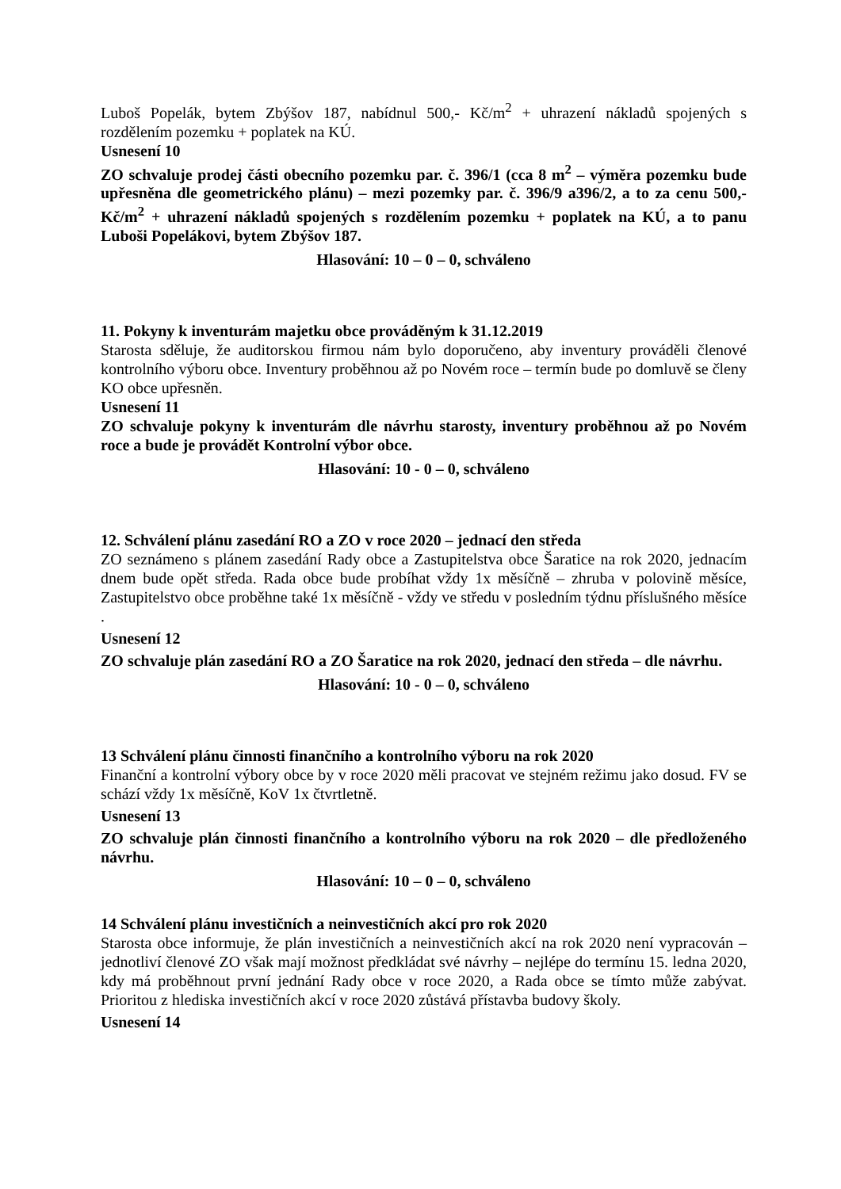Luboš Popelák, bytem Zbýšov 187, nabídnul 500,- Kč/m<sup>2</sup> + uhrazení nákladů spojených s rozdělením pozemku + poplatek na KÚ.
Usnesení 10
ZO schvaluje prodej části obecního pozemku par. č. 396/1 (cca 8 m<sup>2</sup> – výměra pozemku bude upřesněna dle geometrického plánu) – mezi pozemky par. č. 396/9 a396/2, a to za cenu 500,- Kč/m<sup>2</sup> + uhrazení nákladů spojených s rozdělením pozemku + poplatek na KÚ, a to panu Luboši Popelákovi, bytem Zbýšov 187.
Hlasování: 10 – 0 – 0, schváleno
11. Pokyny k inventurám majetku obce prováděným k 31.12.2019
Starosta sděluje, že auditorskou firmou nám bylo doporučeno, aby inventury prováděli členové kontrolního výboru obce. Inventury proběhnou až po Novém roce – termín bude po domluvě se členy KO obce upřesněn.
Usnesení 11
ZO schvaluje pokyny k inventurám dle návrhu starosty, inventury proběhnou až po Novém roce a bude je provádět Kontrolní výbor obce.
Hlasování: 10 - 0 – 0, schváleno
12. Schválení plánu zasedání RO a ZO v roce 2020 – jednací den středa
ZO seznámeno s plánem zasedání Rady obce a Zastupitelstva obce Šaratice na rok 2020, jednacím dnem bude opět středa. Rada obce bude probíhat vždy 1x měsíčně – zhruba v polovině měsíce, Zastupitelstvo obce proběhne také 1x měsíčně - vždy ve středu v posledním týdnu příslušného měsíce .
Usnesení 12
ZO schvaluje plán zasedání RO a ZO Šaratice na rok 2020, jednací den středa – dle návrhu.
Hlasování: 10 - 0 – 0, schváleno
13 Schválení plánu činnosti finančního a kontrolního výboru na rok 2020
Finanční a kontrolní výbory obce by v roce 2020 měli pracovat ve stejném režimu jako dosud. FV se schází vždy 1x měsíčně, KoV 1x čtvrtletně.
Usnesení 13
ZO schvaluje plán činnosti finančního a kontrolního výboru na rok 2020 – dle předloženého návrhu.
Hlasování: 10 – 0 – 0, schváleno
14 Schválení plánu investičních a neinvestičních akcí pro rok 2020
Starosta obce informuje, že plán investičních a neinvestičních akcí na rok 2020 není vypracován – jednotliví členové ZO však mají možnost předkládat své návrhy – nejlépe do termínu 15. ledna 2020, kdy má proběhnout první jednání Rady obce v roce 2020, a Rada obce se tímto může zabývat. Prioritou z hlediska investičních akcí v roce 2020 zůstává přístavba budovy školy.
Usnesení 14